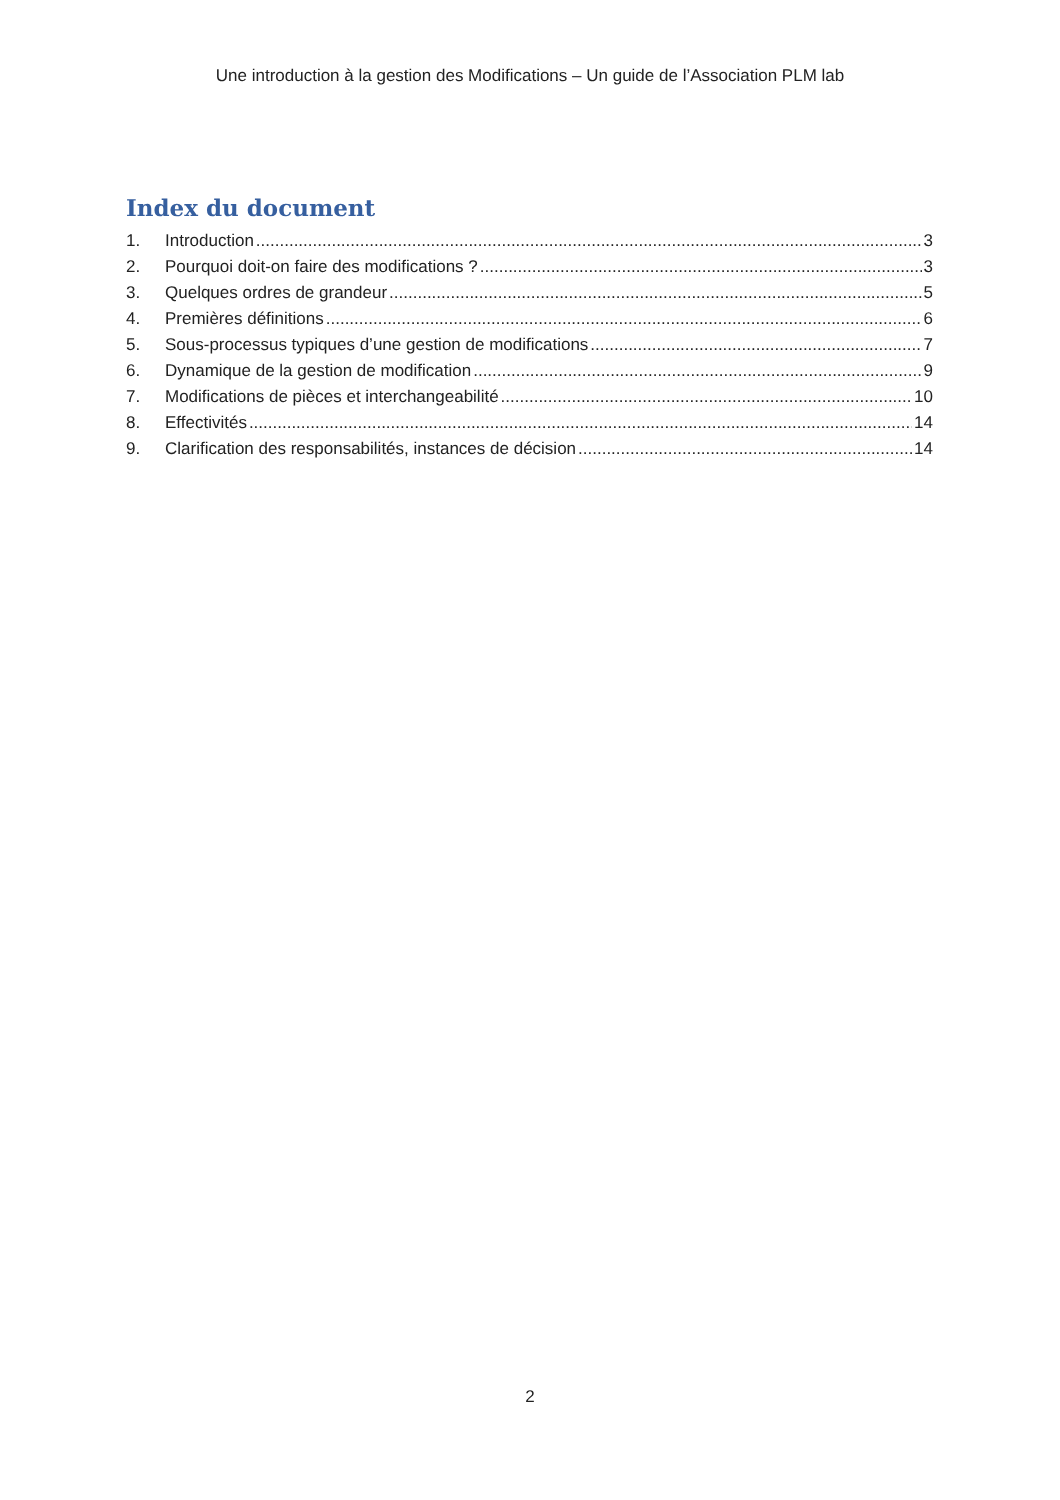Une introduction à la gestion des Modifications – Un guide de l’Association PLM lab
Index du document
1. Introduction 3
2. Pourquoi doit-on faire des modifications ? 3
3. Quelques ordres de grandeur 5
4. Premières définitions 6
5. Sous-processus typiques d’une gestion de modifications 7
6. Dynamique de la gestion de modification 9
7. Modifications de pièces et interchangeabilité 10
8. Effectivités 14
9. Clarification des responsabilités, instances de décision 14
2